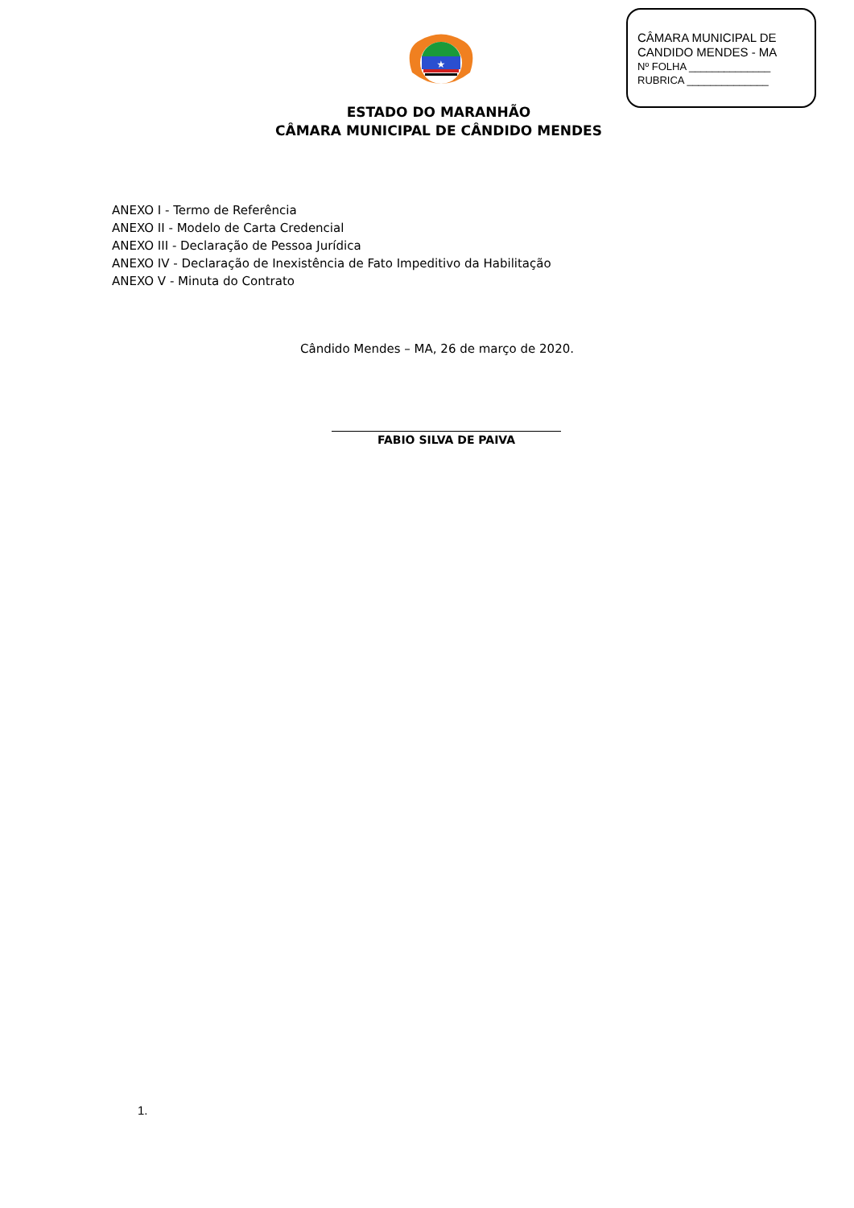CÂMARA MUNICIPAL DE
CANDIDO MENDES - MA
Nº FOLHA ______________
RUBRICA ______________
★
ESTADO DO MARANHÃO
CÂMARA MUNICIPAL DE CÂNDIDO MENDES
ANEXO I - Termo de Referência
ANEXO II - Modelo de Carta Credencial
ANEXO III - Declaração de Pessoa Jurídica
ANEXO IV - Declaração de Inexistência de Fato Impeditivo da Habilitação
ANEXO V - Minuta do Contrato
Cândido Mendes – MA, 26 de março de 2020.
FABIO SILVA DE PAIVA
1.